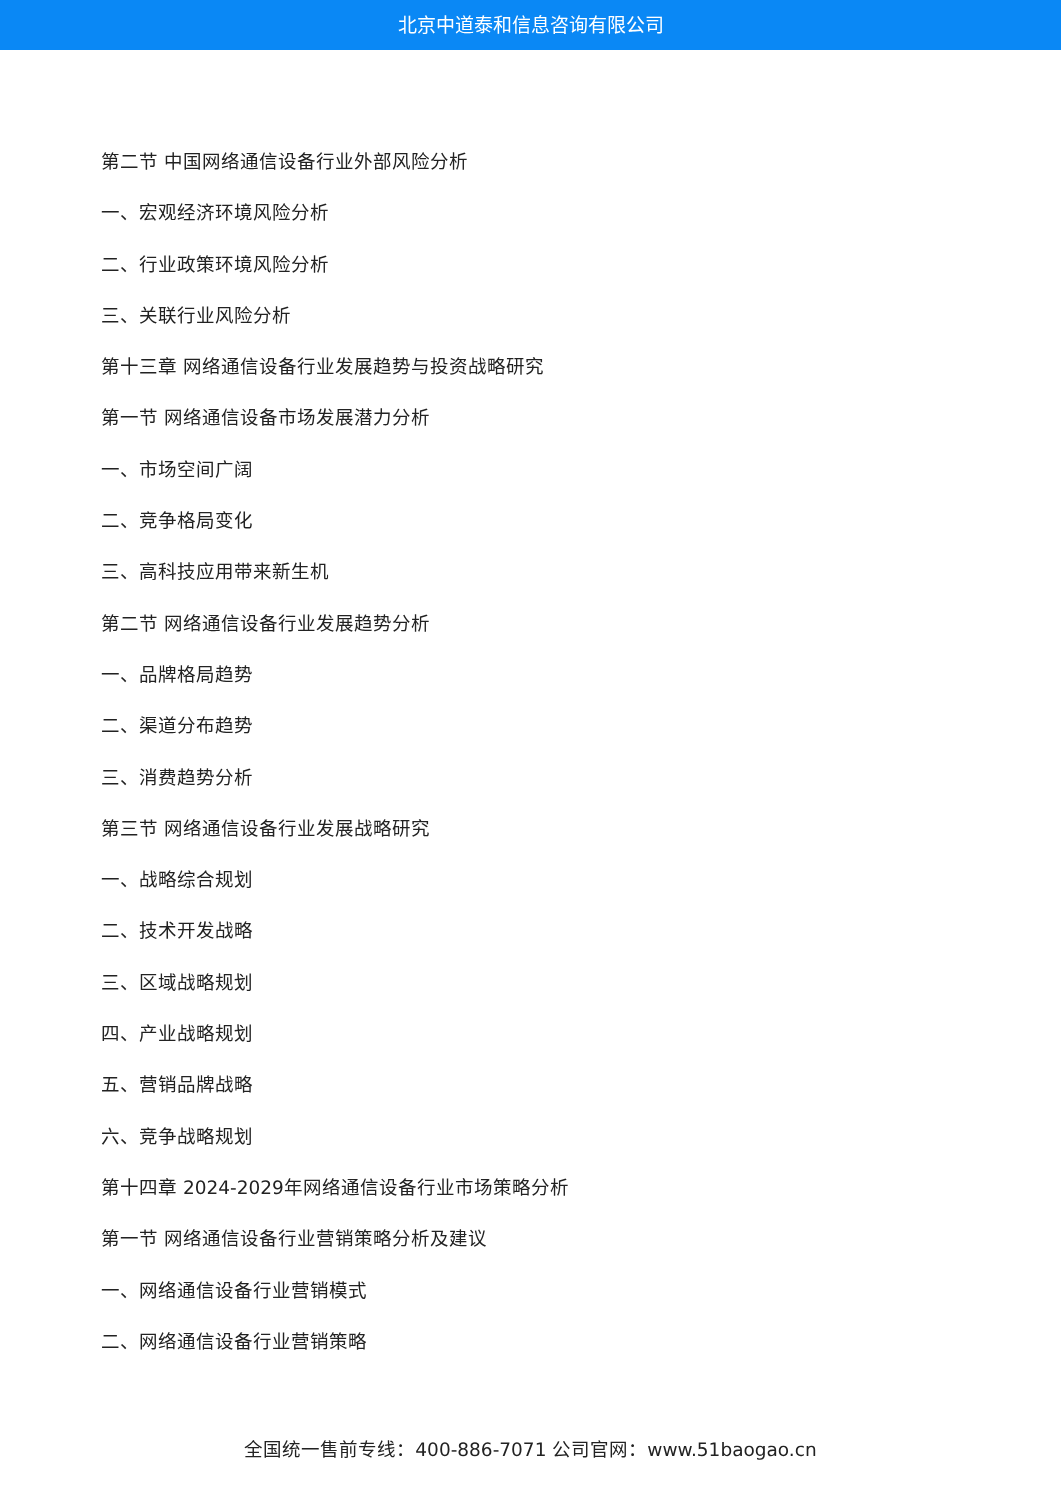北京中道泰和信息咨询有限公司
第二节 中国网络通信设备行业外部风险分析
一、宏观经济环境风险分析
二、行业政策环境风险分析
三、关联行业风险分析
第十三章 网络通信设备行业发展趋势与投资战略研究
第一节 网络通信设备市场发展潜力分析
一、市场空间广阔
二、竞争格局变化
三、高科技应用带来新生机
第二节 网络通信设备行业发展趋势分析
一、品牌格局趋势
二、渠道分布趋势
三、消费趋势分析
第三节 网络通信设备行业发展战略研究
一、战略综合规划
二、技术开发战略
三、区域战略规划
四、产业战略规划
五、营销品牌战略
六、竞争战略规划
第十四章 2024-2029年网络通信设备行业市场策略分析
第一节 网络通信设备行业营销策略分析及建议
一、网络通信设备行业营销模式
二、网络通信设备行业营销策略
全国统一售前专线：400-886-7071 公司官网：www.51baogao.cn